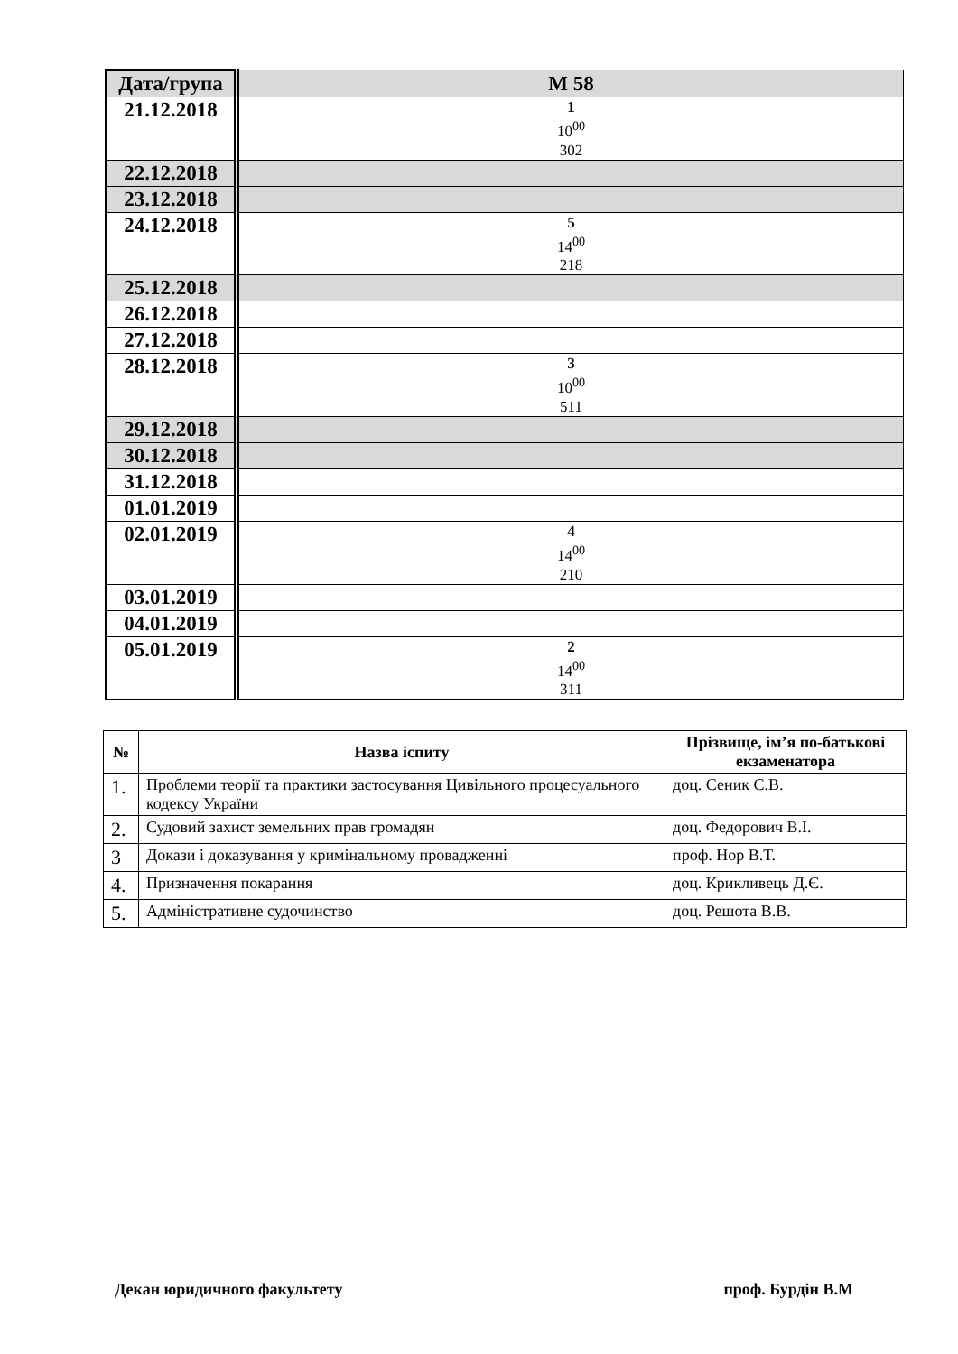| Дата/група | М 58 |
| 21.12.2018 | 1 10<sup>00</sup> 302 |
| 22.12.2018 | |
| 23.12.2018 | |
| 24.12.2018 | 5 14<sup>00</sup> 218 |
| 25.12.2018 | |
| 26.12.2018 | |
| 27.12.2018 | |
| 28.12.2018 | 3 10<sup>00</sup> 511 |
| 29.12.2018 | |
| 30.12.2018 | |
| 31.12.2018 | |
| 01.01.2019 | |
| 02.01.2019 | 4 14<sup>00</sup> 210 |
| 03.01.2019 | |
| 04.01.2019 | |
| 05.01.2019 | 2 14<sup>00</sup> 311 |
| № | Назва іспиту | Прізвище, ім’я по-батькові екзаменатора |
| --- | --- | --- |
| 1. | Проблеми теорії та практики застосування Цивільного процесуального кодексу України | доц. Сеник С.В. |
| 2. | Судовий захист земельних прав громадян | доц. Федорович В.І. |
| 3 | Докази і доказування у кримінальному провадженні | проф. Нор В.Т. |
| 4. | Призначення покарання | доц. Крикливець Д.Є. |
| 5. | Адміністративне судочинство | доц. Решота В.В. |
Декан юридичного факультету проф. Бурдін В.М